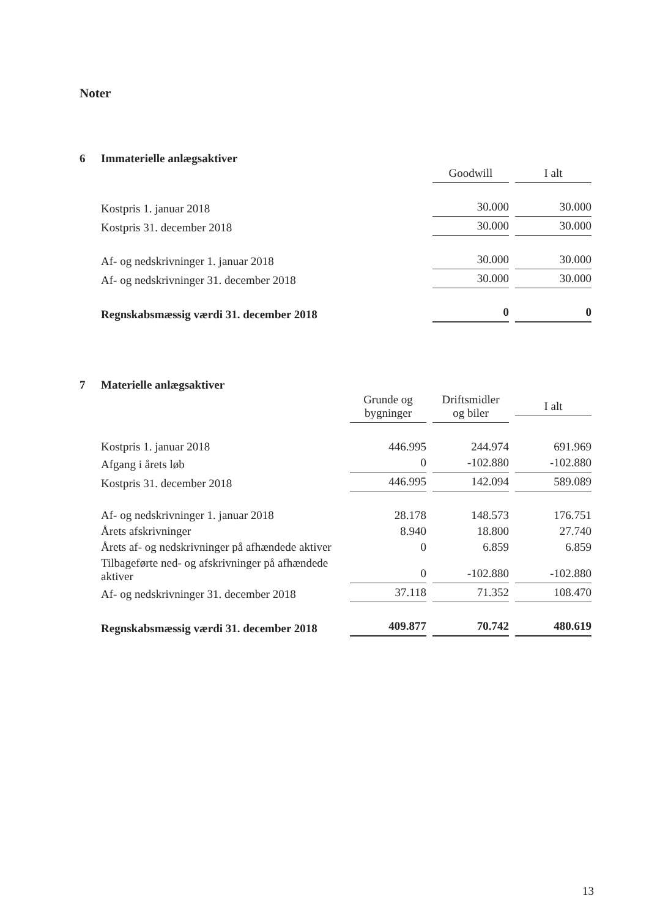Noter
6 Immaterielle anlægsaktiver
| | Goodwill | I alt |
| Kostpris 1. januar 2018 | 30.000 | 30.000 |
| Kostpris 31. december 2018 | 30.000 | 30.000 |
| Af- og nedskrivninger 1. januar 2018 | 30.000 | 30.000 |
| Af- og nedskrivninger 31. december 2018 | 30.000 | 30.000 |
| Regnskabsmæssig værdi 31. december 2018 | 0 | 0 |
7 Materielle anlægsaktiver
| | Grunde og bygninger | Driftsmidler og biler | I alt |
| Kostpris 1. januar 2018 | 446.995 | 244.974 | 691.969 |
| Afgang i årets løb | 0 | -102.880 | -102.880 |
| Kostpris 31. december 2018 | 446.995 | 142.094 | 589.089 |
| Af- og nedskrivninger 1. januar 2018 | 28.178 | 148.573 | 176.751 |
| Årets afskrivninger | 8.940 | 18.800 | 27.740 |
| Årets af- og nedskrivninger på afhændede aktiver | 0 | 6.859 | 6.859 |
| Tilbageførte ned- og afskrivninger på afhændede aktiver | 0 | -102.880 | -102.880 |
| Af- og nedskrivninger 31. december 2018 | 37.118 | 71.352 | 108.470 |
| Regnskabsmæssig værdi 31. december 2018 | 409.877 | 70.742 | 480.619 |
13